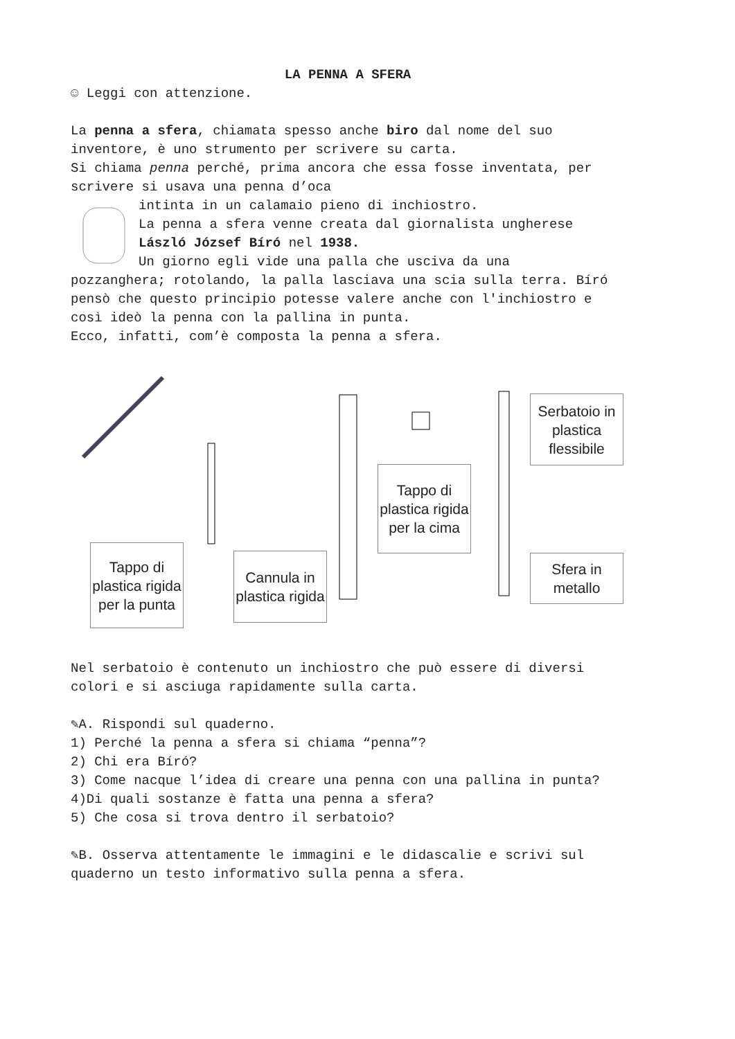LA PENNA A SFERA
☺ Leggi con attenzione.
La penna a sfera, chiamata spesso anche biro dal nome del suo inventore, è uno strumento per scrivere su carta.
Si chiama penna perché, prima ancora che essa fosse inventata, per scrivere si usava una penna d’oca
intinta in un calamaio pieno di inchiostro.
La penna a sfera venne creata dal giornalista ungherese László József Bíró nel 1938.
Un giorno egli vide una palla che usciva da una
pozzanghera; rotolando, la palla lasciava una scia sulla terra. Bíró pensò che questo principio potesse valere anche con l'inchiostro e così ideò la penna con la pallina in punta.
Ecco, infatti, com’è composta la penna a sfera.
Tappo di plastica rigida per la punta
Cannula in plastica rigida
Tappo di plastica rigida per la cima
Serbatoio in plastica flessibile
Sfera in metallo
Nel serbatoio è contenuto un inchiostro che può essere di diversi colori e si asciuga rapidamente sulla carta.
✎A. Rispondi sul quaderno.
1) Perché la penna a sfera si chiama “penna”?
2) Chi era Bíró?
3) Come nacque l’idea di creare una penna con una pallina in punta?
4)Di quali sostanze è fatta una penna a sfera?
5) Che cosa si trova dentro il serbatoio?
✎B. Osserva attentamente le immagini e le didascalie e scrivi sul quaderno un testo informativo sulla penna a sfera.